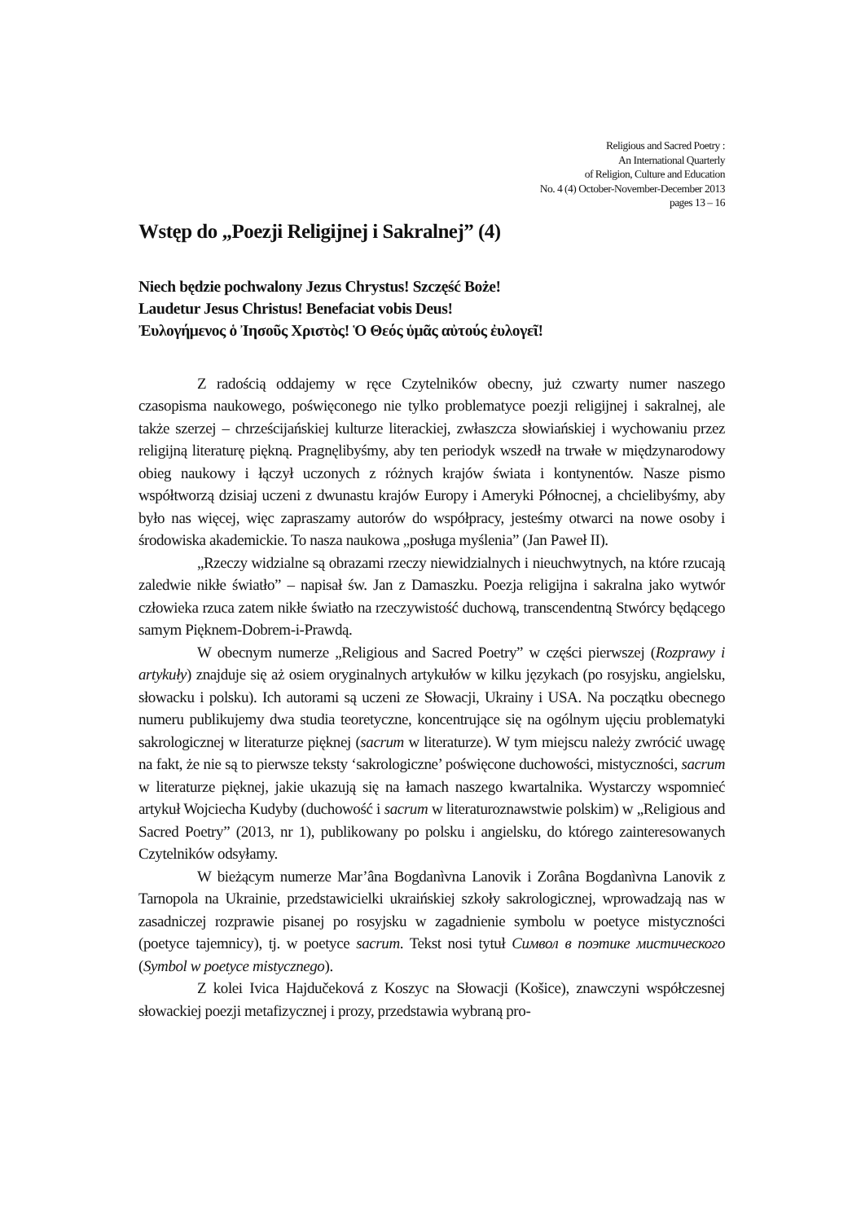Religious and Sacred Poetry :
An International Quarterly
of Religion, Culture and Education
No. 4 (4) October-November-December 2013
pages 13 – 16
Wstęp do „Poezji Religijnej i Sakralnej” (4)
Niech będzie pochwalony Jezus Chrystus! Szczęść Boże!
Laudetur Jesus Christus! Benefaciat vobis Deus!
Ἐυλογήμενος ὁ Ἰησοῦς Χριστὸς! Ὁ Θεός ὑμᾶς αὐτούς ἐυλογεῖ!
Z radością oddajemy w ręce Czytelników obecny, już czwarty numer naszego czasopisma naukowego, poświęconego nie tylko problematyce poezji religijnej i sakralnej, ale także szerzej – chrześcijańskiej kulturze literackiej, zwłaszcza słowiańskiej i wychowaniu przez religijną literaturę piękną. Pragnęlibyśmy, aby ten periodyk wszedł na trwałe w międzynarodowy obieg naukowy i łączył uczonych z różnych krajów świata i kontynentów. Nasze pismo współtworzą dzisiaj uczeni z dwunastu krajów Europy i Ameryki Północnej, a chcielibyśmy, aby było nas więcej, więc zapraszamy autorów do współpracy, jesteśmy otwarci na nowe osoby i środowiska akademickie. To nasza naukowa „posługa myślenia” (Jan Paweł II).
„Rzeczy widzialne są obrazami rzeczy niewidzialnych i nieuchwytnych, na które rzucają zaledwie nikłe światło” – napisał św. Jan z Damaszku. Poezja religijna i sakralna jako wytwór człowieka rzuca zatem nikłe światło na rzeczywistość duchową, transcendentną Stwórcy będącego samym Pięknem-Dobrem-i-Prawdą.
W obecnym numerze „Religious and Sacred Poetry” w części pierwszej (Rozprawy i artykuły) znajduje się aż osiem oryginalnych artykułów w kilku językach (po rosyjsku, angielsku, słowacku i polsku). Ich autorami są uczeni ze Słowacji, Ukrainy i USA. Na początku obecnego numeru publikujemy dwa studia teoretyczne, koncentrujące się na ogólnym ujęciu problematyki sakrologicznej w literaturze pięknej (sacrum w literaturze). W tym miejscu należy zwrócić uwagę na fakt, że nie są to pierwsze teksty ‘sakrologiczne’ poświęcone duchowości, mistyczności, sacrum w literaturze pięknej, jakie ukazują się na łamach naszego kwartalnika. Wystarczy wspomnieć artykuł Wojciecha Kudyby (duchowość i sacrum w literaturoznawstwie polskim) w „Religious and Sacred Poetry” (2013, nr 1), publikowany po polsku i angielsku, do którego zainteresowanych Czytelników odsyłamy.
W bieżącym numerze Mar’âna Bogdanìvna Lanovik i Zorâna Bogdanìvna Lanovik z Tarnopola na Ukrainie, przedstawicielki ukraińskiej szkoły sakrologicznej, wprowadzają nas w zasadniczej rozprawie pisanej po rosyjsku w zagadnienie symbolu w poetyce mistyczności (poetyce tajemnicy), tj. w poetyce sacrum. Tekst nosi tytuł Символ в поэтике мистического (Symbol w poetyce mistycznego).
Z kolei Ivica Hajdučeková z Koszyc na Słowacji (Košice), znawczyni współczesnej słowackiej poezji metafizycznej i prozy, przedstawia wybraną pro-